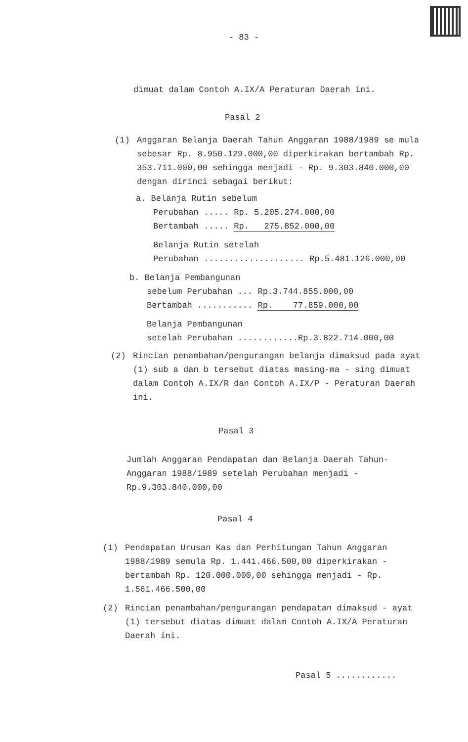- 83 -
dimuat dalam Contoh A.IX/A Peraturan Daerah ini.
Pasal 2
(1) Anggaran Belanja Daerah Tahun Anggaran 1988/1989 se mula sebesar Rp. 8.950.129.000,00 diperkirakan bertambah Rp. 353.711.000,00 sehingga menjadi - Rp. 9.303.840.000,00 dengan dirinci sebagai berikut:
a. Belanja Rutin sebelum
Perubahan ..... Rp. 5.205.274.000,00
Bertambah ..... Rp. 275.852.000,00
Belanja Rutin setelah
Perubahan .................... Rp.5.481.126.000,00
b. Belanja Pembangunan
sebelum Perubahan ... Rp.3.744.855.000,00
Bertambah ........... Rp. 77.859.000,00
Belanja Pembangunan
setelah Perubahan ............Rp.3.822.714.000,00
(2) Rincian penambahan/pengurangan belanja dimaksud pada ayat (1) sub a dan b tersebut diatas masing-ma - sing dimuat dalam Contoh A.IX/R dan Contoh A.IX/P - Peraturan Daerah ini.
Pasal 3
Jumlah Anggaran Pendapatan dan Belanja Daerah Tahun-Anggaran 1988/1989 setelah Perubahan menjadi - Rp.9.303.840.000,00
Pasal 4
(1) Pendapatan Urusan Kas dan Perhitungan Tahun Anggaran 1988/1989 semula Rp. 1.441.466.500,00 diperkirakan - bertambah Rp. 120.000.000,00 sehingga menjadi - Rp. 1.561.466.500,00
(2) Rincian penambahan/pengurangan pendapatan dimaksud - ayat (1) tersebut diatas dimuat dalam Contoh A.IX/A Peraturan Daerah ini.
Pasal 5 ............